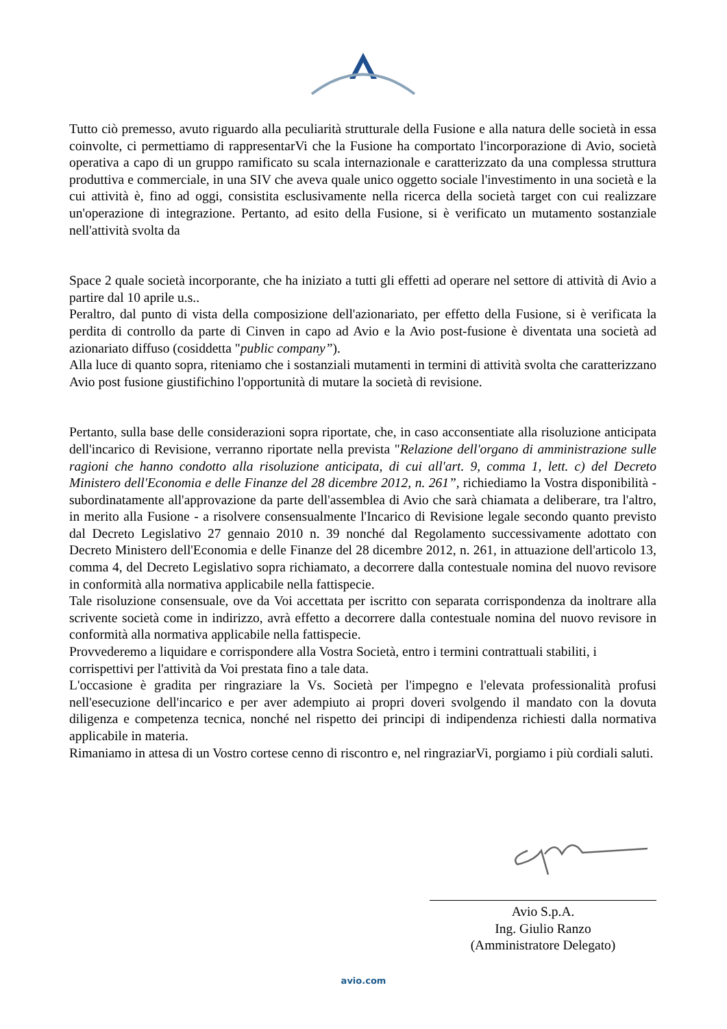Tutto ciò premesso, avuto riguardo alla peculiarità strutturale della Fusione e alla natura delle società in essa coinvolte, ci permettiamo di rappresentarVi che la Fusione ha comportato l'incorporazione di Avio, società operativa a capo di un gruppo ramificato su scala internazionale e caratterizzato da una complessa struttura produttiva e commerciale, in una SIV che aveva quale unico oggetto sociale l'investimento in una società e la cui attività è, fino ad oggi, consistita esclusivamente nella ricerca della società target con cui realizzare un'operazione di integrazione. Pertanto, ad esito della Fusione, si è verificato un mutamento sostanziale nell'attività svolta da
Space 2 quale società incorporante, che ha iniziato a tutti gli effetti ad operare nel settore di attività di Avio a partire dal 10 aprile u.s..
Peraltro, dal punto di vista della composizione dell'azionariato, per effetto della Fusione, si è verificata la perdita di controllo da parte di Cinven in capo ad Avio e la Avio post-fusione è diventata una società ad azionariato diffuso (cosiddetta "public company”).
Alla luce di quanto sopra, riteniamo che i sostanziali mutamenti in termini di attività svolta che caratterizzano Avio post fusione giustifichino l'opportunità di mutare la società di revisione.
Pertanto, sulla base delle considerazioni sopra riportate, che, in caso acconsentiate alla risoluzione anticipata dell'incarico di Revisione, verranno riportate nella prevista "Relazione dell'organo di amministrazione sulle ragioni che hanno condotto alla risoluzione anticipata, di cui all'art. 9, comma 1, lett. c) del Decreto Ministero dell'Economia e delle Finanze del 28 dicembre 2012, n. 261”, richiediamo la Vostra disponibilità - subordinatamente all'approvazione da parte dell'assemblea di Avio che sarà chiamata a deliberare, tra l'altro, in merito alla Fusione - a risolvere consensualmente l'Incarico di Revisione legale secondo quanto previsto dal Decreto Legislativo 27 gennaio 2010 n. 39 nonché dal Regolamento successivamente adottato con Decreto Ministero dell'Economia e delle Finanze del 28 dicembre 2012, n. 261, in attuazione dell'articolo 13, comma 4, del Decreto Legislativo sopra richiamato, a decorrere dalla contestuale nomina del nuovo revisore in conformità alla normativa applicabile nella fattispecie.
Tale risoluzione consensuale, ove da Voi accettata per iscritto con separata corrispondenza da inoltrare alla scrivente società come in indirizzo, avrà effetto a decorrere dalla contestuale nomina del nuovo revisore in conformità alla normativa applicabile nella fattispecie.
Provvederemo a liquidare e corrispondere alla Vostra Società, entro i termini contrattuali stabiliti, i corrispettivi per l'attività da Voi prestata fino a tale data.
L'occasione è gradita per ringraziare la Vs. Società per l'impegno e l'elevata professionalità profusi nell'esecuzione dell'incarico e per aver adempiuto ai propri doveri svolgendo il mandato con la dovuta diligenza e competenza tecnica, nonché nel rispetto dei principi di indipendenza richiesti dalla normativa applicabile in materia.
Rimaniamo in attesa di un Vostro cortese cenno di riscontro e, nel ringraziarVi, porgiamo i più cordiali saluti.
Avio S.p.A.
Ing. Giulio Ranzo
(Amministratore Delegato)
avio.com